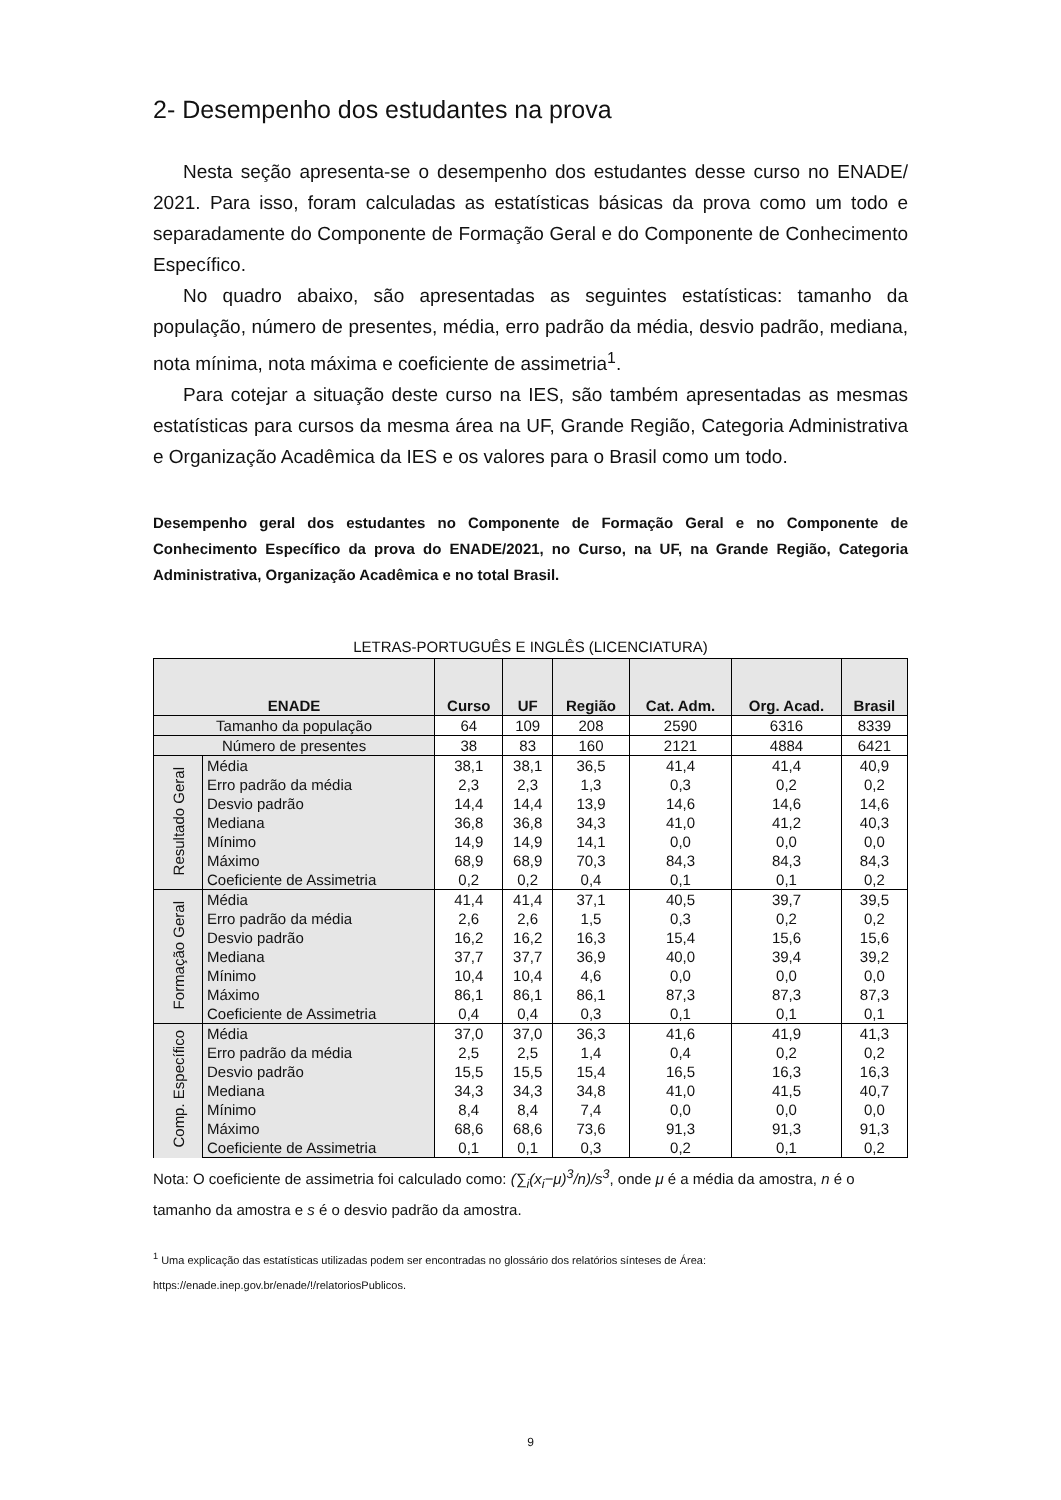2- Desempenho dos estudantes na prova
Nesta seção apresenta-se o desempenho dos estudantes desse curso no ENADE/ 2021. Para isso, foram calculadas as estatísticas básicas da prova como um todo e separadamente do Componente de Formação Geral e do Componente de Conhecimento Específico.
No quadro abaixo, são apresentadas as seguintes estatísticas: tamanho da população, número de presentes, média, erro padrão da média, desvio padrão, mediana, nota mínima, nota máxima e coeficiente de assimetria<sup>1</sup>.
Para cotejar a situação deste curso na IES, são também apresentadas as mesmas estatísticas para cursos da mesma área na UF, Grande Região, Categoria Administrativa e Organização Acadêmica da IES e os valores para o Brasil como um todo.
Desempenho geral dos estudantes no Componente de Formação Geral e no Componente de Conhecimento Específico da prova do ENADE/2021, no Curso, na UF, na Grande Região, Categoria Administrativa, Organização Acadêmica e no total Brasil.
LETRAS-PORTUGUÊS E INGLÊS (LICENCIATURA)
| ENADE | | Curso | UF | Região | Cat. Adm. | Org. Acad. | Brasil |
| --- | --- | --- | --- | --- | --- | --- | --- |
| Tamanho da população | | 64 | 109 | 208 | 2590 | 6316 | 8339 |
| Número de presentes | | 38 | 83 | 160 | 2121 | 4884 | 6421 |
| Resultado Geral | Média | 38,1 | 38,1 | 36,5 | 41,4 | 41,4 | 40,9 |
| | Erro padrão da média | 2,3 | 2,3 | 1,3 | 0,3 | 0,2 | 0,2 |
| | Desvio padrão | 14,4 | 14,4 | 13,9 | 14,6 | 14,6 | 14,6 |
| | Mediana | 36,8 | 36,8 | 34,3 | 41,0 | 41,2 | 40,3 |
| | Mínimo | 14,9 | 14,9 | 14,1 | 0,0 | 0,0 | 0,0 |
| | Máximo | 68,9 | 68,9 | 70,3 | 84,3 | 84,3 | 84,3 |
| | Coeficiente de Assimetria | 0,2 | 0,2 | 0,4 | 0,1 | 0,1 | 0,2 |
| Formação Geral | Média | 41,4 | 41,4 | 37,1 | 40,5 | 39,7 | 39,5 |
| | Erro padrão da média | 2,6 | 2,6 | 1,5 | 0,3 | 0,2 | 0,2 |
| | Desvio padrão | 16,2 | 16,2 | 16,3 | 15,4 | 15,6 | 15,6 |
| | Mediana | 37,7 | 37,7 | 36,9 | 40,0 | 39,4 | 39,2 |
| | Mínimo | 10,4 | 10,4 | 4,6 | 0,0 | 0,0 | 0,0 |
| | Máximo | 86,1 | 86,1 | 86,1 | 87,3 | 87,3 | 87,3 |
| | Coeficiente de Assimetria | 0,4 | 0,4 | 0,3 | 0,1 | 0,1 | 0,1 |
| Comp. Específico | Média | 37,0 | 37,0 | 36,3 | 41,6 | 41,9 | 41,3 |
| | Erro padrão da média | 2,5 | 2,5 | 1,4 | 0,4 | 0,2 | 0,2 |
| | Desvio padrão | 15,5 | 15,5 | 15,4 | 16,5 | 16,3 | 16,3 |
| | Mediana | 34,3 | 34,3 | 34,8 | 41,0 | 41,5 | 40,7 |
| | Mínimo | 8,4 | 8,4 | 7,4 | 0,0 | 0,0 | 0,0 |
| | Máximo | 68,6 | 68,6 | 73,6 | 91,3 | 91,3 | 91,3 |
| | Coeficiente de Assimetria | 0,1 | 0,1 | 0,3 | 0,2 | 0,1 | 0,2 |
Nota: O coeficiente de assimetria foi calculado como: (∑<sub>i</sub>(x<sub>i</sub>−μ)<sup>3</sup>/n)/s<sup>3</sup>, onde μ é a média da amostra, n é o tamanho da amostra e s é o desvio padrão da amostra.
<sup>1</sup> Uma explicação das estatísticas utilizadas podem ser encontradas no glossário dos relatórios sínteses de Área:
https://enade.inep.gov.br/enade/!/relatoriosPublicos.
9